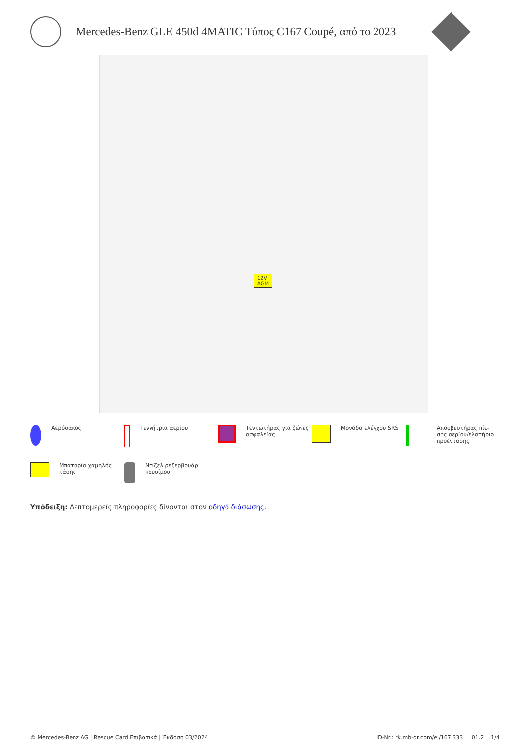Mercedes-Benz GLE 450d 4MATIC Τύπος C167 Coupé, από το 2023
12V
AGM
Αερόσακος
Γεννήτρια αερίου
Τεντωτήρας για ζώνες ασφαλείας
Μονάδα ελέγχου SRS
Αποσβεστήρας πίε-
σης αερίου/ελατήριο προέντασης
Μπαταρία χαμηλής τάσης
Ντίζελ ρεζερβουάρ καυσίμου
Υπόδειξη: Λεπτομερείς πληροφορίες δίνονται στον οδηγό διάσωσης.
© Mercedes-Benz AG | Rescue Card Επιβατικά | Έκδοση 03/2024 ID-Nr.: rk.mb-qr.com/el/167.333 01.2 1/4